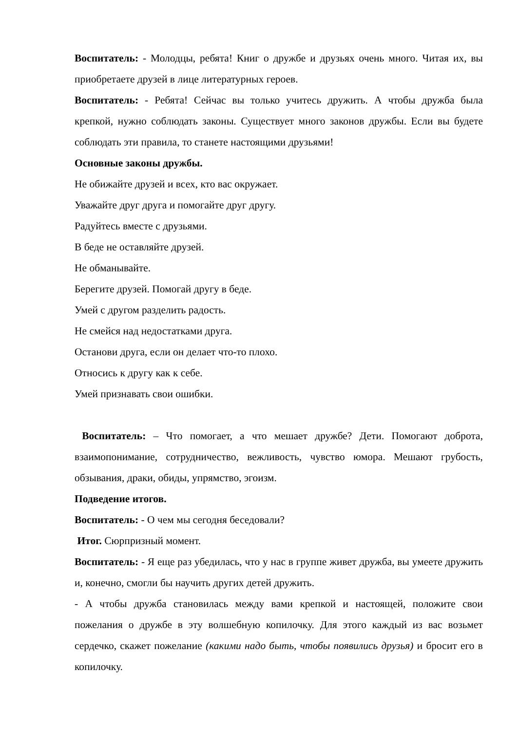Воспитатель: - Молодцы, ребята! Книг о дружбе и друзьях очень много. Читая их, вы приобретаете друзей в лице литературных героев.
Воспитатель: - Ребята! Сейчас вы только учитесь дружить. А чтобы дружба была крепкой, нужно соблюдать законы. Существует много законов дружбы. Если вы будете соблюдать эти правила, то станете настоящими друзьями!
Основные законы дружбы.
Не обижайте друзей и всех, кто вас окружает.
Уважайте друг друга и помогайте друг другу.
Радуйтесь вместе с друзьями.
В беде не оставляйте друзей.
Не обманывайте.
Берегите друзей. Помогай другу в беде.
Умей с другом разделить радость.
Не смейся над недостатками друга.
Останови друга, если он делает что-то плохо.
Относись к другу как к себе.
Умей признавать свои ошибки.
Воспитатель: – Что помогает, а что мешает дружбе? Дети. Помогают доброта, взаимопонимание, сотрудничество, вежливость, чувство юмора. Мешают грубость, обзывания, драки, обиды, упрямство, эгоизм.
Подведение итогов.
Воспитатель: - О чем мы сегодня беседовали?
Итог. Сюрпризный момент.
Воспитатель: - Я еще раз убедилась, что у нас в группе живет дружба, вы умеете дружить и, конечно, смогли бы научить других детей дружить.
- А чтобы дружба становилась между вами крепкой и настоящей, положите свои пожелания о дружбе в эту волшебную копилочку. Для этого каждый из вас возьмет сердечко, скажет пожелание (какими надо быть, чтобы появились друзья) и бросит его в копилочку.